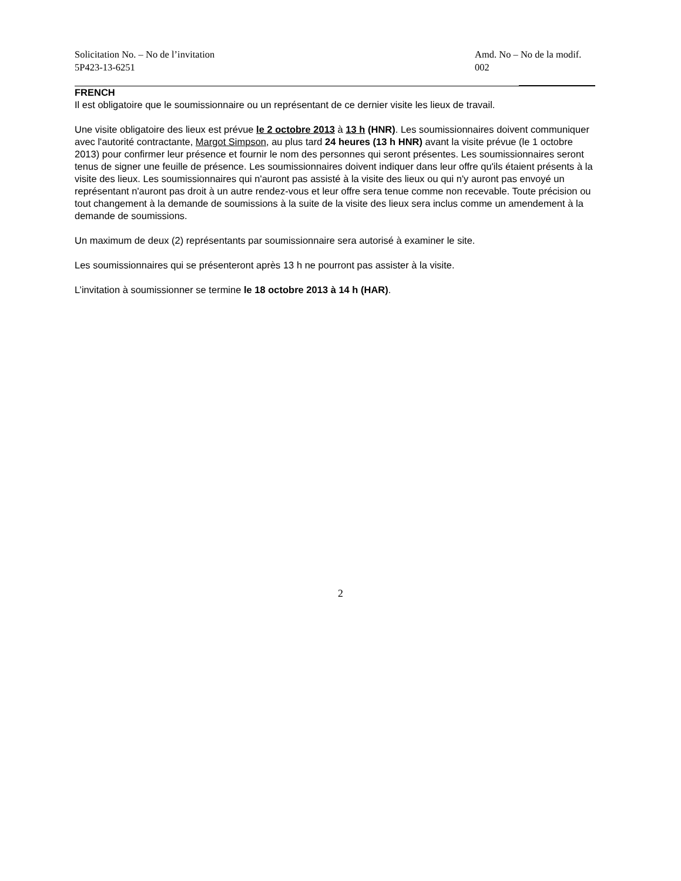Solicitation No. – No de l’invitation
5P423-13-6251
Amd. No – No de la modif.
002
FRENCH
Il est obligatoire que le soumissionnaire ou un représentant de ce dernier visite les lieux de travail.
Une visite obligatoire des lieux est prévue le 2 octobre 2013 à 13 h (HNR). Les soumissionnaires doivent communiquer avec l'autorité contractante, Margot Simpson, au plus tard 24 heures (13 h HNR) avant la visite prévue (le 1 octobre 2013) pour confirmer leur présence et fournir le nom des personnes qui seront présentes. Les soumissionnaires seront tenus de signer une feuille de présence. Les soumissionnaires doivent indiquer dans leur offre qu'ils étaient présents à la visite des lieux. Les soumissionnaires qui n'auront pas assisté à la visite des lieux ou qui n'y auront pas envoyé un représentant n'auront pas droit à un autre rendez-vous et leur offre sera tenue comme non recevable. Toute précision ou tout changement à la demande de soumissions à la suite de la visite des lieux sera inclus comme un amendement à la demande de soumissions.
Un maximum de deux (2) représentants par soumissionnaire sera autorisé à examiner le site.
Les soumissionnaires qui se présenteront après 13 h ne pourront pas assister à la visite.
L’invitation à soumissionner se termine le 18 octobre 2013 à 14 h (HAR).
2